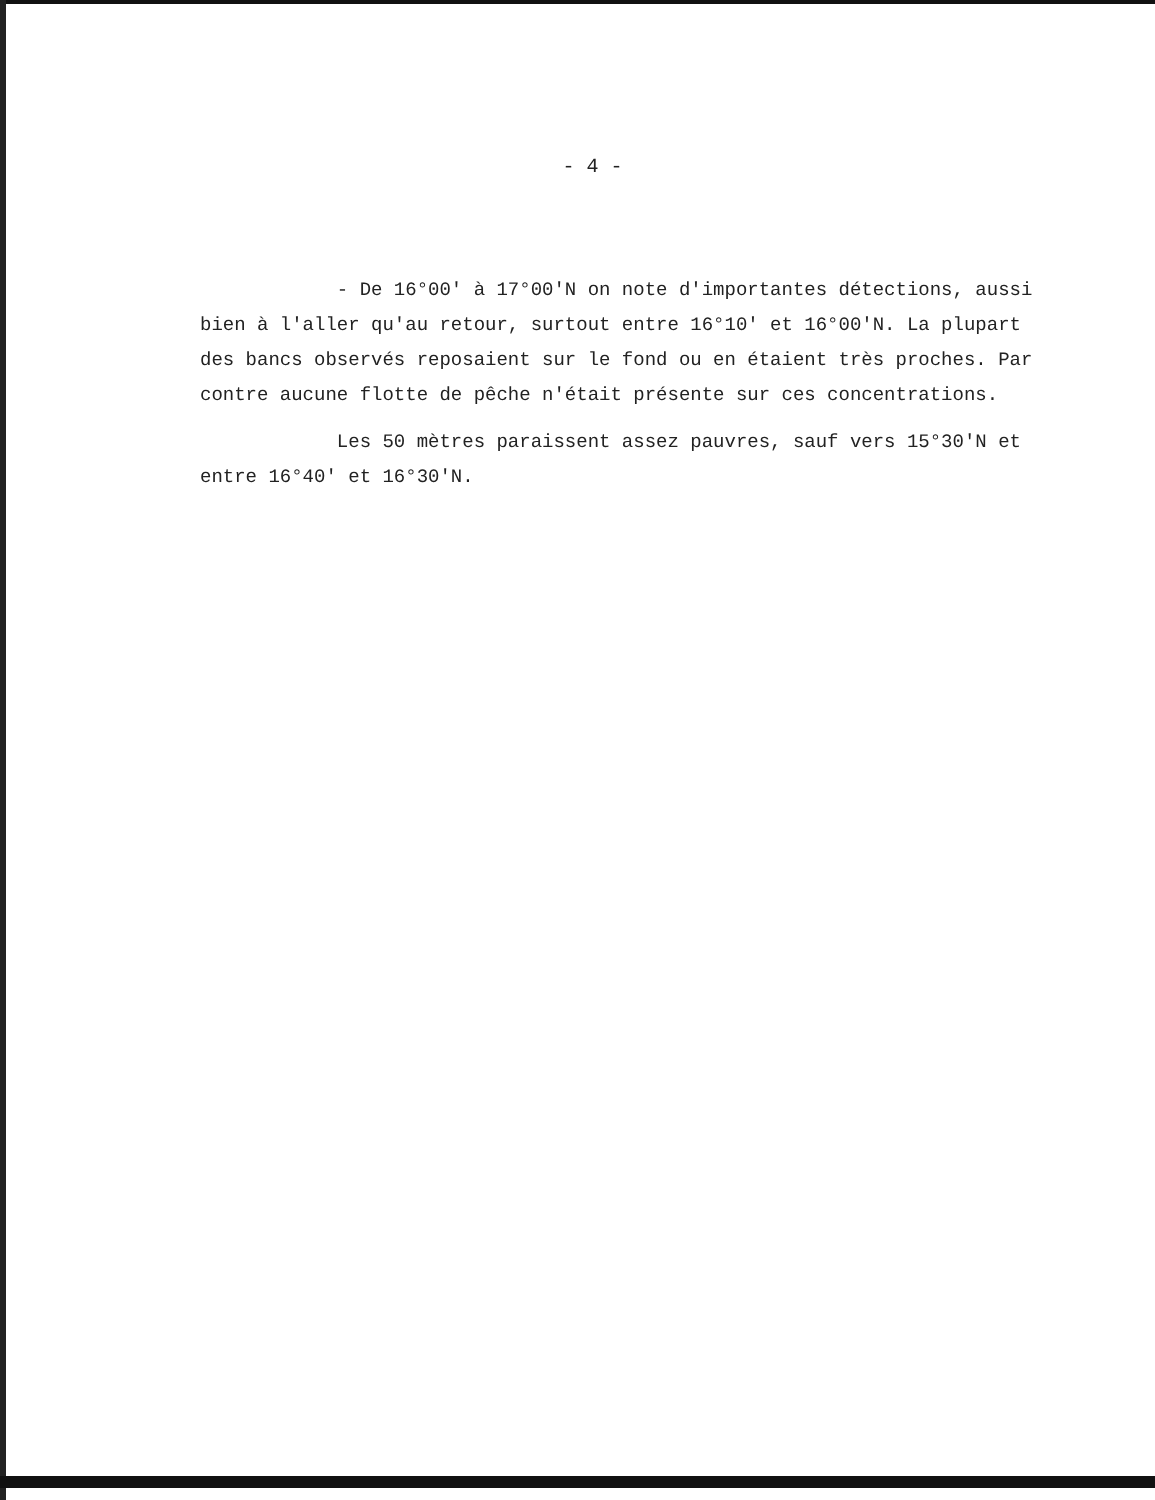- 4 -
- De 16°00' à 17°00'N on note d'importantes détections, aussi bien à l'aller qu'au retour, surtout entre 16°10' et 16°00'N. La plupart des bancs observés reposaient sur le fond ou en étaient très proches. Par contre aucune flotte de pêche n'était présente sur ces concentrations.
Les 50 mètres paraissent assez pauvres, sauf vers 15°30'N et entre 16°40' et 16°30'N.